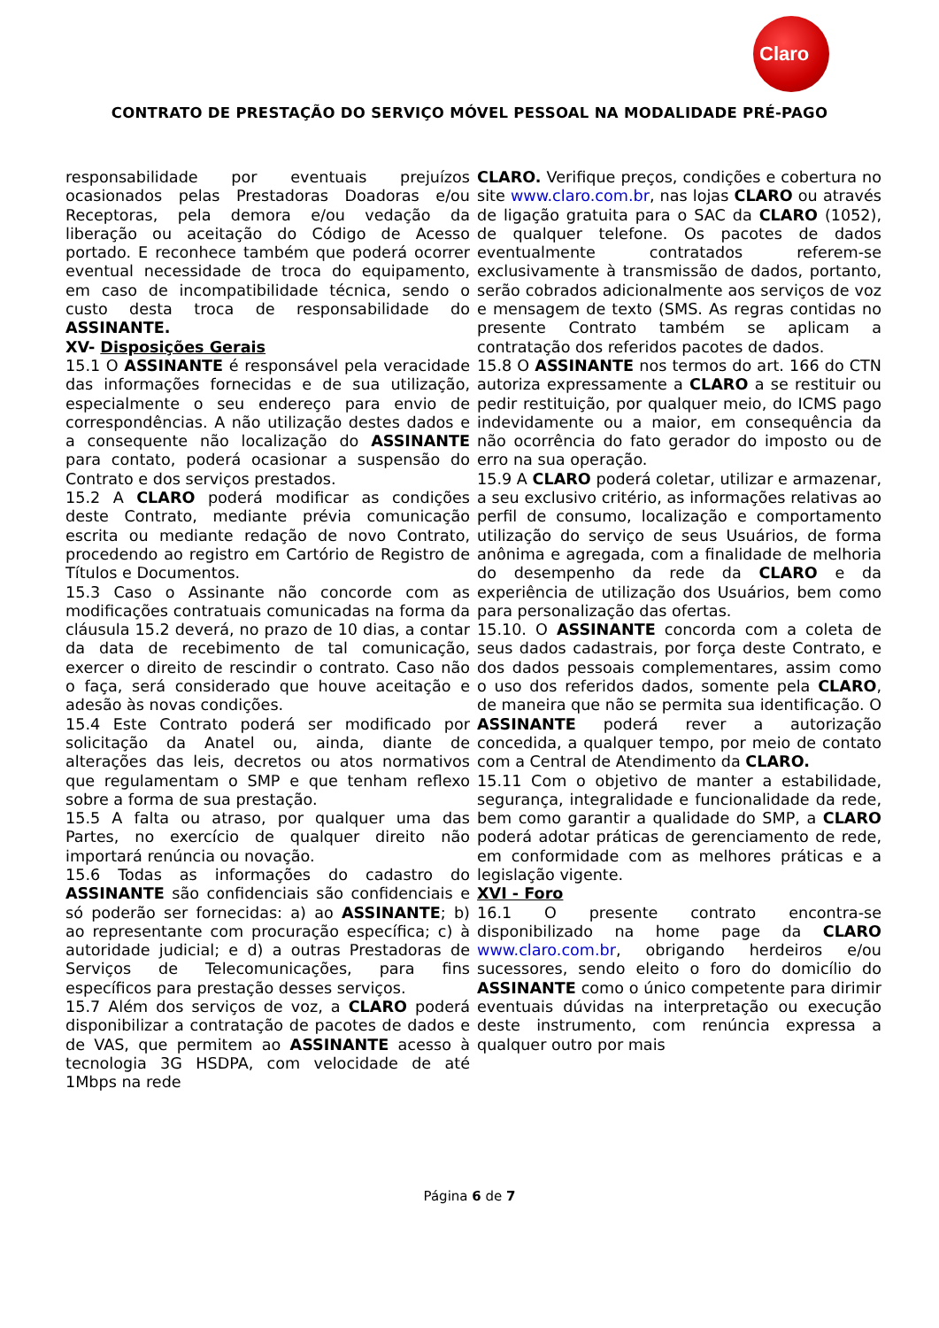Claro
CONTRATO DE PRESTAÇÃO DO SERVIÇO MÓVEL PESSOAL NA MODALIDADE PRÉ-PAGO
responsabilidade por eventuais prejuízos ocasionados pelas Prestadoras Doadoras e/ou Receptoras, pela demora e/ou vedação da liberação ou aceitação do Código de Acesso portado. E reconhece também que poderá ocorrer eventual necessidade de troca do equipamento, em caso de incompatibilidade técnica, sendo o custo desta troca de responsabilidade do ASSINANTE.
XV- Disposições Gerais
15.1 O ASSINANTE é responsável pela veracidade das informações fornecidas e de sua utilização, especialmente o seu endereço para envio de correspondências. A não utilização destes dados e a consequente não localização do ASSINANTE para contato, poderá ocasionar a suspensão do Contrato e dos serviços prestados.
15.2 A CLARO poderá modificar as condições deste Contrato, mediante prévia comunicação escrita ou mediante redação de novo Contrato, procedendo ao registro em Cartório de Registro de Títulos e Documentos.
15.3 Caso o Assinante não concorde com as modificações contratuais comunicadas na forma da cláusula 15.2 deverá, no prazo de 10 dias, a contar da data de recebimento de tal comunicação, exercer o direito de rescindir o contrato. Caso não o faça, será considerado que houve aceitação e adesão às novas condições.
15.4 Este Contrato poderá ser modificado por solicitação da Anatel ou, ainda, diante de alterações das leis, decretos ou atos normativos que regulamentam o SMP e que tenham reflexo sobre a forma de sua prestação.
15.5 A falta ou atraso, por qualquer uma das Partes, no exercício de qualquer direito não importará renúncia ou novação.
15.6 Todas as informações do cadastro do ASSINANTE são confidenciais são confidenciais e só poderão ser fornecidas: a) ao ASSINANTE; b) ao representante com procuração específica; c) à autoridade judicial; e d) a outras Prestadoras de Serviços de Telecomunicações, para fins específicos para prestação desses serviços.
15.7 Além dos serviços de voz, a CLARO poderá disponibilizar a contratação de pacotes de dados e de VAS, que permitem ao ASSINANTE acesso à tecnologia 3G HSDPA, com velocidade de até 1Mbps na rede
CLARO. Verifique preços, condições e cobertura no site www.claro.com.br, nas lojas CLARO ou através de ligação gratuita para o SAC da CLARO (1052), de qualquer telefone. Os pacotes de dados eventualmente contratados referem-se exclusivamente à transmissão de dados, portanto, serão cobrados adicionalmente aos serviços de voz e mensagem de texto (SMS. As regras contidas no presente Contrato também se aplicam a contratação dos referidos pacotes de dados.
15.8 O ASSINANTE nos termos do art. 166 do CTN autoriza expressamente a CLARO a se restituir ou pedir restituição, por qualquer meio, do ICMS pago indevidamente ou a maior, em consequência da não ocorrência do fato gerador do imposto ou de erro na sua operação.
15.9 A CLARO poderá coletar, utilizar e armazenar, a seu exclusivo critério, as informações relativas ao perfil de consumo, localização e comportamento utilização do serviço de seus Usuários, de forma anônima e agregada, com a finalidade de melhoria do desempenho da rede da CLARO e da experiência de utilização dos Usuários, bem como para personalização das ofertas.
15.10. O ASSINANTE concorda com a coleta de seus dados cadastrais, por força deste Contrato, e dos dados pessoais complementares, assim como o uso dos referidos dados, somente pela CLARO, de maneira que não se permita sua identificação. O ASSINANTE poderá rever a autorização concedida, a qualquer tempo, por meio de contato com a Central de Atendimento da CLARO.
15.11 Com o objetivo de manter a estabilidade, segurança, integralidade e funcionalidade da rede, bem como garantir a qualidade do SMP, a CLARO poderá adotar práticas de gerenciamento de rede, em conformidade com as melhores práticas e a legislação vigente.
XVI - Foro
16.1 O presente contrato encontra-se disponibilizado na home page da CLARO www.claro.com.br, obrigando herdeiros e/ou sucessores, sendo eleito o foro do domicílio do ASSINANTE como o único competente para dirimir eventuais dúvidas na interpretação ou execução deste instrumento, com renúncia expressa a qualquer outro por mais
Página 6 de 7